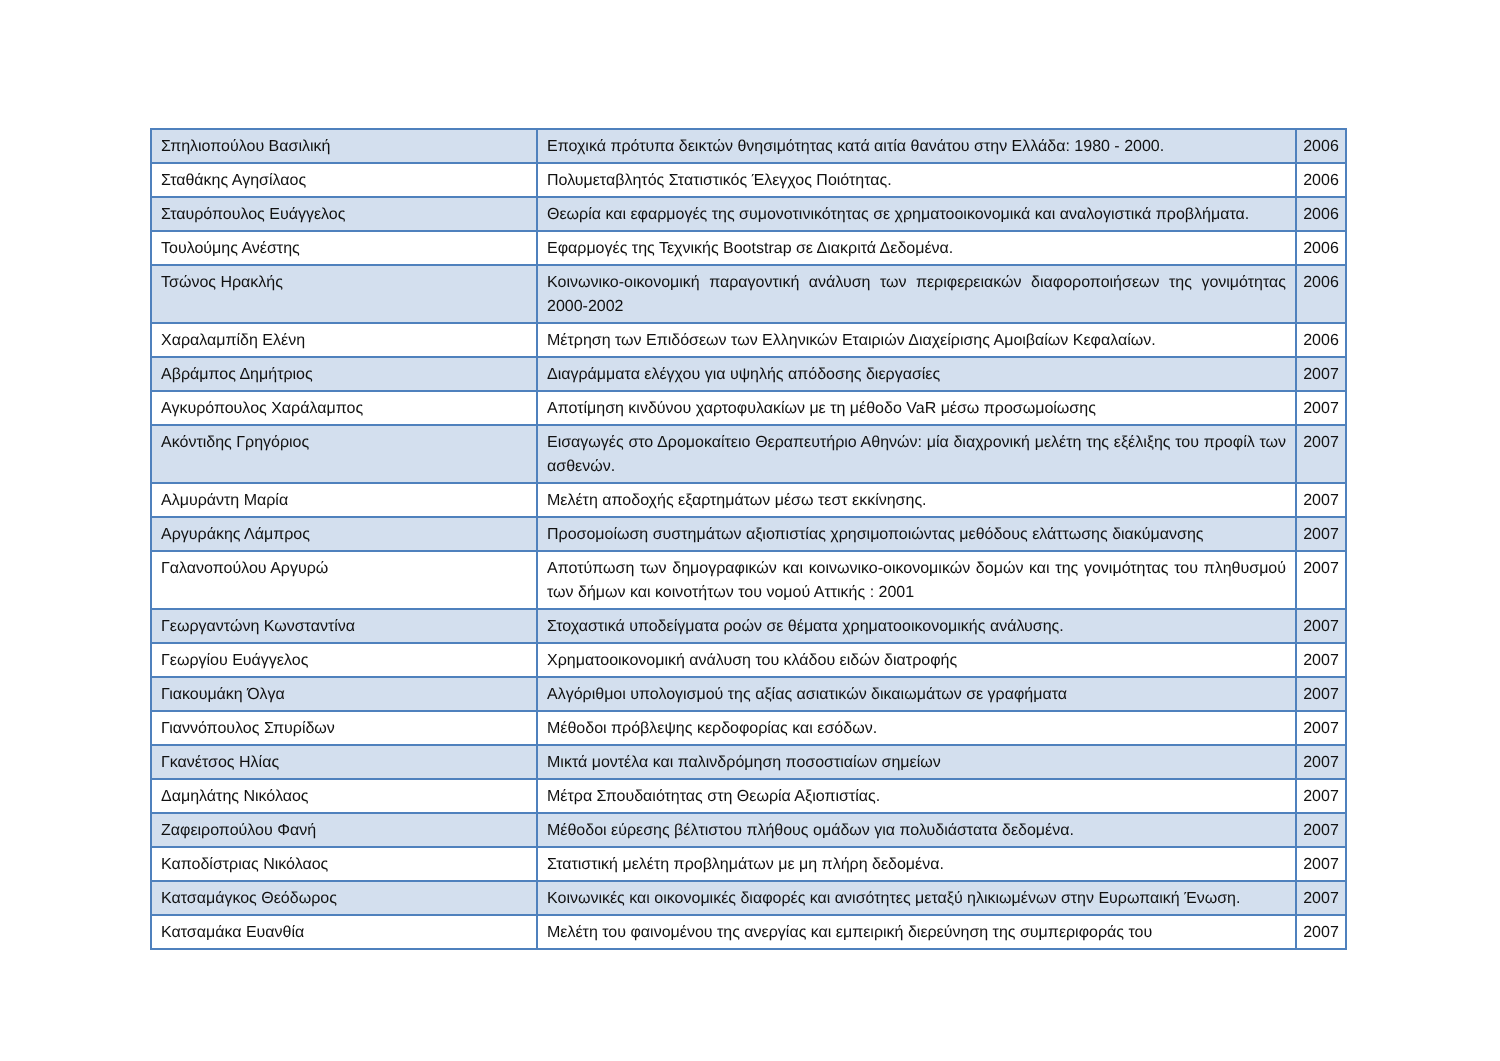| Σπηλιοπούλου Βασιλική | Εποχικά πρότυπα δεικτών θνησιμότητας κατά αιτία θανάτου στην Ελλάδα: 1980 - 2000. | 2006 |
| Σταθάκης Αγησίλαος | Πολυμεταβλητός Στατιστικός Έλεγχος Ποιότητας. | 2006 |
| Σταυρόπουλος Ευάγγελος | Θεωρία και εφαρμογές της συμονοτινικότητας σε χρηματοοικονομικά και αναλογιστικά προβλήματα. | 2006 |
| Τουλούμης Ανέστης | Εφαρμογές της Τεχνικής Bootstrap σε Διακριτά Δεδομένα. | 2006 |
| Τσώνος Ηρακλής | Κοινωνικο-οικονομική παραγοντική ανάλυση των περιφερειακών διαφοροποιήσεων της γονιμότητας 2000-2002 | 2006 |
| Χαραλαμπίδη Ελένη | Μέτρηση των Επιδόσεων των Ελληνικών Εταιριών Διαχείρισης Αμοιβαίων Κεφαλαίων. | 2006 |
| Αβράμπος Δημήτριος | Διαγράμματα ελέγχου για υψηλής απόδοσης διεργασίες | 2007 |
| Αγκυρόπουλος Χαράλαμπος | Αποτίμηση κινδύνου χαρτοφυλακίων με τη μέθοδο VaR μέσω προσωμοίωσης | 2007 |
| Ακόντιδης Γρηγόριος | Εισαγωγές στο Δρομοκαίτειο Θεραπευτήριο Αθηνών: μία διαχρονική μελέτη της εξέλιξης του προφίλ των ασθενών. | 2007 |
| Αλμυράντη Μαρία | Μελέτη αποδοχής εξαρτημάτων μέσω τεστ εκκίνησης. | 2007 |
| Αργυράκης Λάμπρος | Προσομοίωση συστημάτων αξιοπιστίας χρησιμοποιώντας μεθόδους ελάττωσης διακύμανσης | 2007 |
| Γαλανοπούλου Αργυρώ | Αποτύπωση των δημογραφικών και κοινωνικο-οικονομικών δομών και της γονιμότητας του πληθυσμού των δήμων και κοινοτήτων του νομού Αττικής : 2001 | 2007 |
| Γεωργαντώνη Κωνσταντίνα | Στοχαστικά υποδείγματα ροών σε θέματα χρηματοοικονομικής ανάλυσης. | 2007 |
| Γεωργίου Ευάγγελος | Χρηματοοικονομική ανάλυση του κλάδου ειδών διατροφής | 2007 |
| Γιακουμάκη Όλγα | Αλγόριθμοι υπολογισμού της αξίας ασιατικών δικαιωμάτων σε γραφήματα | 2007 |
| Γιαννόπουλος Σπυρίδων | Μέθοδοι πρόβλεψης κερδοφορίας και εσόδων. | 2007 |
| Γκανέτσος Ηλίας | Μικτά μοντέλα και παλινδρόμηση ποσοστιαίων σημείων | 2007 |
| Δαμηλάτης Νικόλαος | Μέτρα Σπουδαιότητας στη Θεωρία Αξιοπιστίας. | 2007 |
| Ζαφειροπούλου Φανή | Μέθοδοι εύρεσης βέλτιστου πλήθους ομάδων για πολυδιάστατα δεδομένα. | 2007 |
| Καποδίστριας Νικόλαος | Στατιστική μελέτη προβλημάτων με μη πλήρη δεδομένα. | 2007 |
| Κατσαμάγκος Θεόδωρος | Κοινωνικές και οικονομικές διαφορές και ανισότητες μεταξύ ηλικιωμένων στην Ευρωπαική Ένωση. | 2007 |
| Κατσαμάκα Ευανθία | Μελέτη του φαινομένου της ανεργίας και εμπειρική διερεύνηση της συμπεριφοράς του | 2007 |